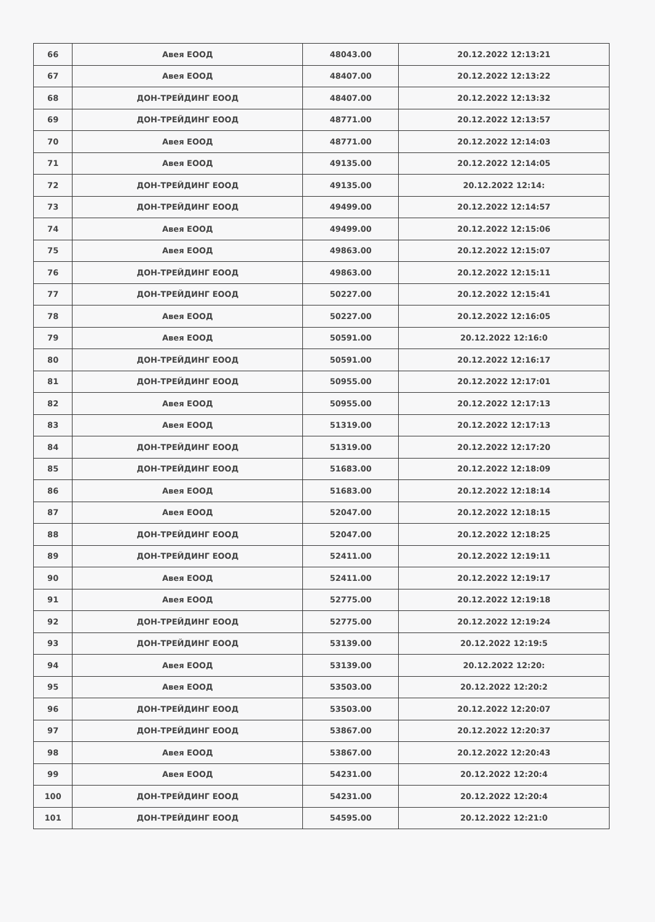| 66 | Авея ЕООД | 48043.00 | 20.12.2022 12:13:21 |
| 67 | Авея ЕООД | 48407.00 | 20.12.2022 12:13:22 |
| 68 | ДОН-ТРЕЙДИНГ ЕООД | 48407.00 | 20.12.2022 12:13:32 |
| 69 | ДОН-ТРЕЙДИНГ ЕООД | 48771.00 | 20.12.2022 12:13:57 |
| 70 | Авея ЕООД | 48771.00 | 20.12.2022 12:14:03 |
| 71 | Авея ЕООД | 49135.00 | 20.12.2022 12:14:05 |
| 72 | ДОН-ТРЕЙДИНГ ЕООД | 49135.00 | 20.12.2022 12:14: |
| 73 | ДОН-ТРЕЙДИНГ ЕООД | 49499.00 | 20.12.2022 12:14:57 |
| 74 | Авея ЕООД | 49499.00 | 20.12.2022 12:15:06 |
| 75 | Авея ЕООД | 49863.00 | 20.12.2022 12:15:07 |
| 76 | ДОН-ТРЕЙДИНГ ЕООД | 49863.00 | 20.12.2022 12:15:11 |
| 77 | ДОН-ТРЕЙДИНГ ЕООД | 50227.00 | 20.12.2022 12:15:41 |
| 78 | Авея ЕООД | 50227.00 | 20.12.2022 12:16:05 |
| 79 | Авея ЕООД | 50591.00 | 20.12.2022 12:16:0 |
| 80 | ДОН-ТРЕЙДИНГ ЕООД | 50591.00 | 20.12.2022 12:16:17 |
| 81 | ДОН-ТРЕЙДИНГ ЕООД | 50955.00 | 20.12.2022 12:17:01 |
| 82 | Авея ЕООД | 50955.00 | 20.12.2022 12:17:13 |
| 83 | Авея ЕООД | 51319.00 | 20.12.2022 12:17:13 |
| 84 | ДОН-ТРЕЙДИНГ ЕООД | 51319.00 | 20.12.2022 12:17:20 |
| 85 | ДОН-ТРЕЙДИНГ ЕООД | 51683.00 | 20.12.2022 12:18:09 |
| 86 | Авея ЕООД | 51683.00 | 20.12.2022 12:18:14 |
| 87 | Авея ЕООД | 52047.00 | 20.12.2022 12:18:15 |
| 88 | ДОН-ТРЕЙДИНГ ЕООД | 52047.00 | 20.12.2022 12:18:25 |
| 89 | ДОН-ТРЕЙДИНГ ЕООД | 52411.00 | 20.12.2022 12:19:11 |
| 90 | Авея ЕООД | 52411.00 | 20.12.2022 12:19:17 |
| 91 | Авея ЕООД | 52775.00 | 20.12.2022 12:19:18 |
| 92 | ДОН-ТРЕЙДИНГ ЕООД | 52775.00 | 20.12.2022 12:19:24 |
| 93 | ДОН-ТРЕЙДИНГ ЕООД | 53139.00 | 20.12.2022 12:19:5 |
| 94 | Авея ЕООД | 53139.00 | 20.12.2022 12:20: |
| 95 | Авея ЕООД | 53503.00 | 20.12.2022 12:20:2 |
| 96 | ДОН-ТРЕЙДИНГ ЕООД | 53503.00 | 20.12.2022 12:20:07 |
| 97 | ДОН-ТРЕЙДИНГ ЕООД | 53867.00 | 20.12.2022 12:20:37 |
| 98 | Авея ЕООД | 53867.00 | 20.12.2022 12:20:43 |
| 99 | Авея ЕООД | 54231.00 | 20.12.2022 12:20:4 |
| 100 | ДОН-ТРЕЙДИНГ ЕООД | 54231.00 | 20.12.2022 12:20:4 |
| 101 | ДОН-ТРЕЙДИНГ ЕООД | 54595.00 | 20.12.2022 12:21:0 |